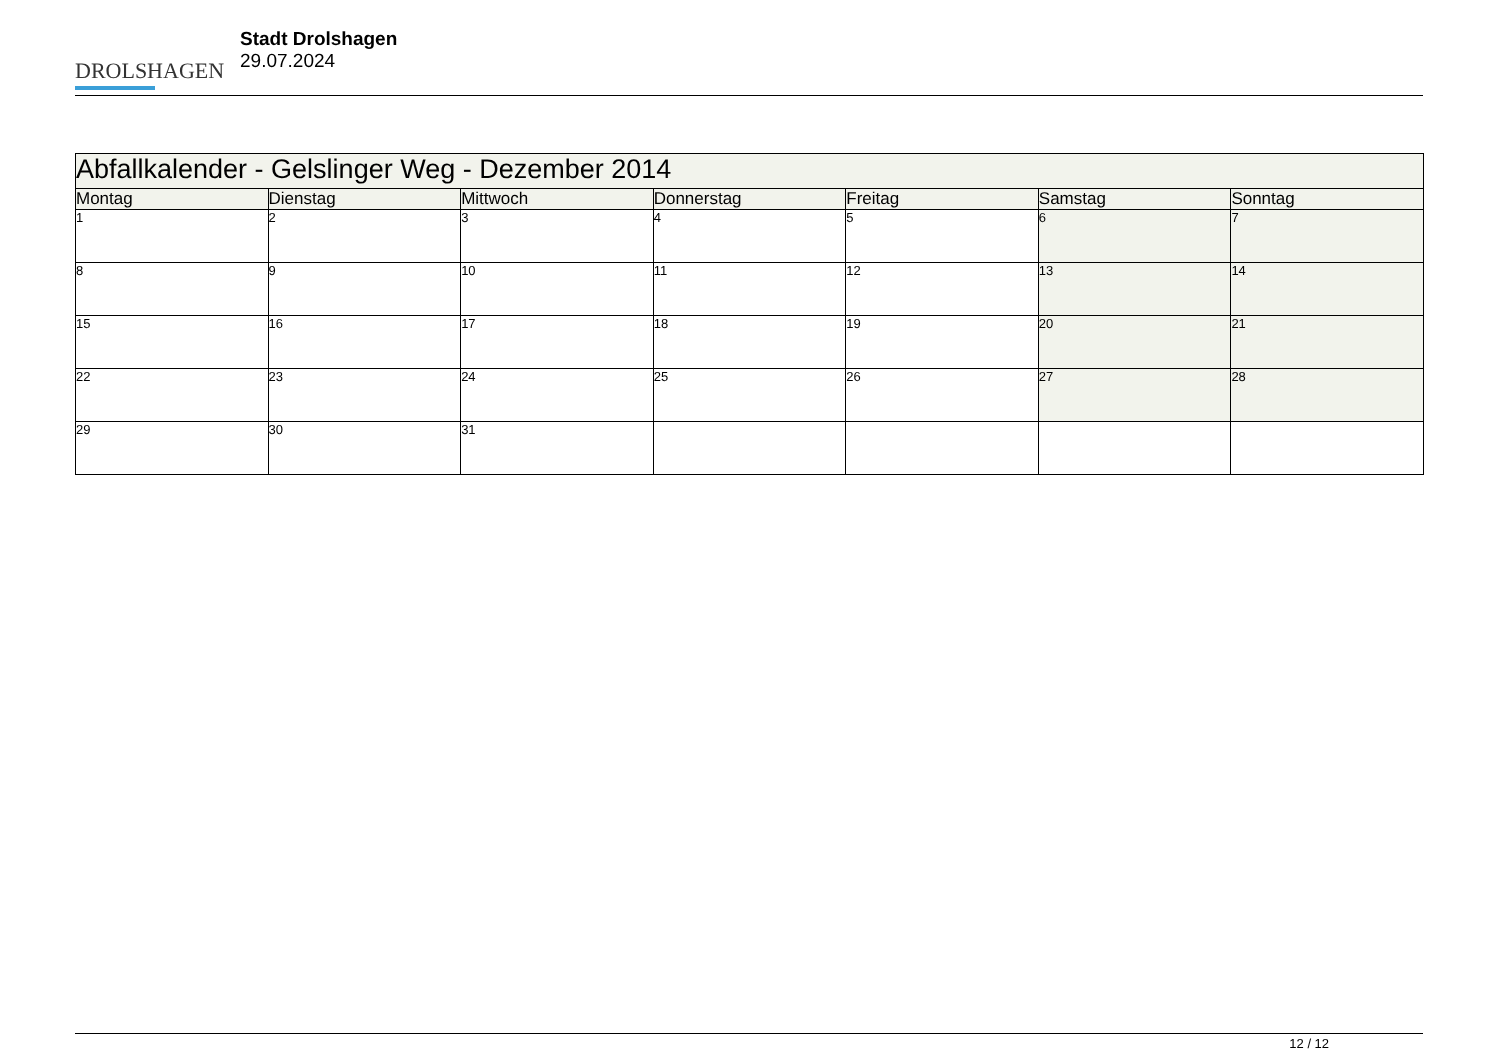DROLSHAGEN
Stadt Drolshagen
29.07.2024
| Abfallkalender - Gelslinger Weg - Dezember 2014 | | | | | | |
| --- | --- | --- | --- | --- | --- | --- |
| Montag | Dienstag | Mittwoch | Donnerstag | Freitag | Samstag | Sonntag |
| 1 | 2 | 3 | 4 | 5 | 6 | 7 |
| 8 | 9 | 10 | 11 | 12 | 13 | 14 |
| 15 | 16 | 17 | 18 | 19 | 20 | 21 |
| 22 | 23 | 24 | 25 | 26 | 27 | 28 |
| 29 | 30 | 31 | | | | |
12 / 12